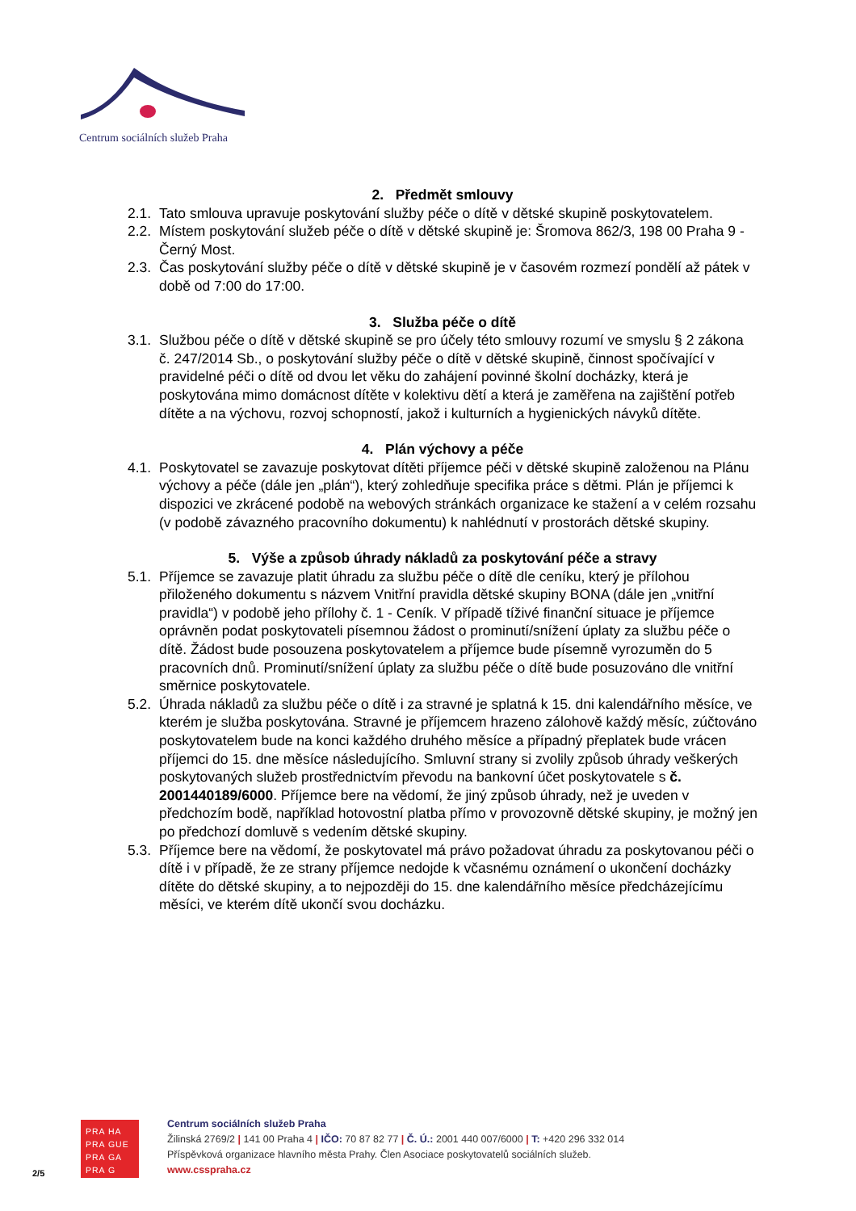Centrum sociálních služeb Praha
2. Předmět smlouvy
2.1. Tato smlouva upravuje poskytování služby péče o dítě v dětské skupině poskytovatelem.
2.2. Místem poskytování služeb péče o dítě v dětské skupině je: Šromova 862/3, 198 00 Praha 9 - Černý Most.
2.3. Čas poskytování služby péče o dítě v dětské skupině je v časovém rozmezí pondělí až pátek v době od 7:00 do 17:00.
3. Služba péče o dítě
3.1. Službou péče o dítě v dětské skupině se pro účely této smlouvy rozumí ve smyslu § 2 zákona č. 247/2014 Sb., o poskytování služby péče o dítě v dětské skupině, činnost spočívající v pravidelné péči o dítě od dvou let věku do zahájení povinné školní docházky, která je poskytována mimo domácnost dítěte v kolektivu dětí a která je zaměřena na zajištění potřeb dítěte a na výchovu, rozvoj schopností, jakož i kulturních a hygienických návyků dítěte.
4. Plán výchovy a péče
4.1. Poskytovatel se zavazuje poskytovat dítěti příjemce péči v dětské skupině založenou na Plánu výchovy a péče (dále jen „plán“), který zohledňuje specifika práce s dětmi. Plán je příjemci k dispozici ve zkrácené podobě na webových stránkách organizace ke stažení a v celém rozsahu (v podobě závazného pracovního dokumentu) k nahlédnutí v prostorách dětské skupiny.
5. Výše a způsob úhrady nákladů za poskytování péče a stravy
5.1. Příjemce se zavazuje platit úhradu za službu péče o dítě dle ceníku, který je přílohou přiloženého dokumentu s názvem Vnitřní pravidla dětské skupiny BONA (dále jen „vnitřní pravidla“) v podobě jeho přílohy č. 1 - Ceník. V případě tíživé finanční situace je příjemce oprávněn podat poskytovateli písemnou žádost o prominutí/snížení úplaty za službu péče o dítě. Žádost bude posouzena poskytovatelem a příjemce bude písemně vyrozuměn do 5 pracovních dnů. Prominutí/snížení úplaty za službu péče o dítě bude posuzováno dle vnitřní směrnice poskytovatele.
5.2. Úhrada nákladů za službu péče o dítě i za stravné je splatná k 15. dni kalendářního měsíce, ve kterém je služba poskytována. Stravné je příjemcem hrazeno zálohově každý měsíc, zúčtováno poskytovatelem bude na konci každého druhého měsíce a případný přeplatek bude vrácen příjemci do 15. dne měsíce následujícího. Smluvní strany si zvolily způsob úhrady veškerých poskytovaných služeb prostřednictvím převodu na bankovní účet poskytovatele s č. 2001440189/6000. Příjemce bere na vědomí, že jiný způsob úhrady, než je uveden v předchozím bodě, například hotovostní platba přímo v provozovně dětské skupiny, je možný jen po předchozí domluvě s vedením dětské skupiny.
5.3. Příjemce bere na vědomí, že poskytovatel má právo požadovat úhradu za poskytovanou péči o dítě i v případě, že ze strany příjemce nedojde k včasnému oznámení o ukončení docházky dítěte do dětské skupiny, a to nejpozději do 15. dne kalendářního měsíce předcházejícímu měsíci, ve kterém dítě ukončí svou docházku.
2/5
PRA HA
PRA GUE
PRA GA
PRA G
Centrum sociálních služeb Praha
Žilinská 2769/2 | 141 00 Praha 4 | IČO: 70 87 82 77 | Č. Ú.: 2001 440 007/6000 | T: +420 296 332 014
Příspěvková organizace hlavního města Prahy. Člen Asociace poskytovatelů sociálních služeb.
www.csspraha.cz